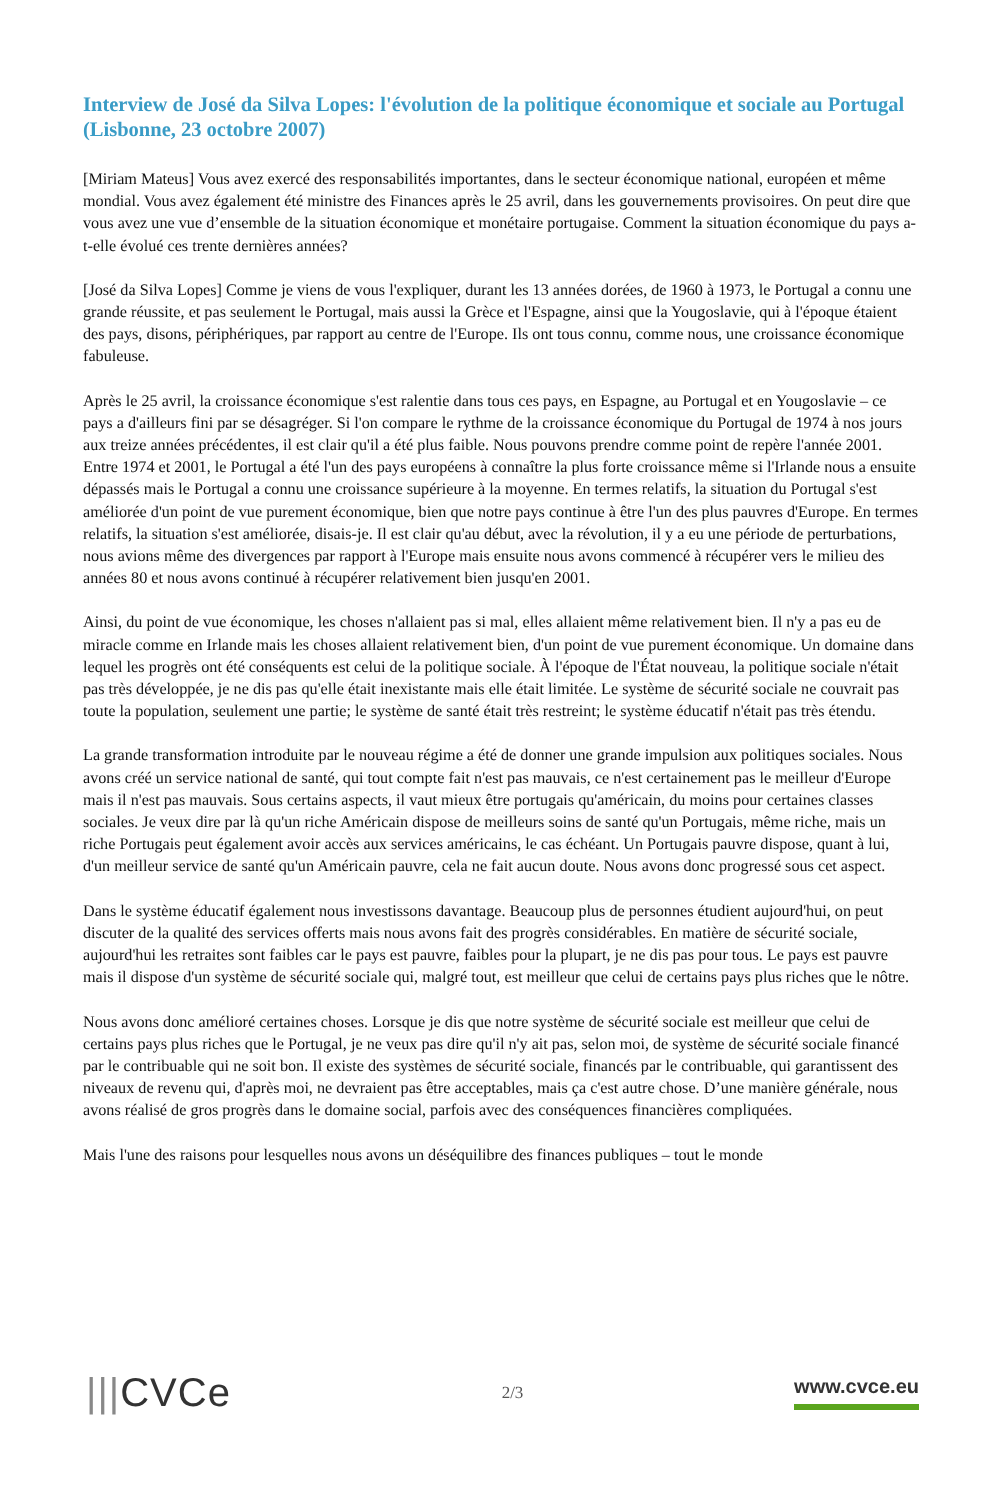Interview de José da Silva Lopes: l'évolution de la politique économique et sociale au Portugal (Lisbonne, 23 octobre 2007)
[Miriam Mateus] Vous avez exercé des responsabilités importantes, dans le secteur économique national, européen et même mondial. Vous avez également été ministre des Finances après le 25 avril, dans les gouvernements provisoires. On peut dire que vous avez une vue d’ensemble de la situation économique et monétaire portugaise. Comment la situation économique du pays a-t-elle évolué ces trente dernières années?
[José da Silva Lopes] Comme je viens de vous l'expliquer, durant les 13 années dorées, de 1960 à 1973, le Portugal a connu une grande réussite, et pas seulement le Portugal, mais aussi la Grèce et l'Espagne, ainsi que la Yougoslavie, qui à l'époque étaient des pays, disons, périphériques, par rapport au centre de l'Europe. Ils ont tous connu, comme nous, une croissance économique fabuleuse.
Après le 25 avril, la croissance économique s'est ralentie dans tous ces pays, en Espagne, au Portugal et en Yougoslavie – ce pays a d'ailleurs fini par se désagréger. Si l'on compare le rythme de la croissance économique du Portugal de 1974 à nos jours aux treize années précédentes, il est clair qu'il a été plus faible. Nous pouvons prendre comme point de repère l'année 2001. Entre 1974 et 2001, le Portugal a été l'un des pays européens à connaître la plus forte croissance même si l'Irlande nous a ensuite dépassés mais le Portugal a connu une croissance supérieure à la moyenne. En termes relatifs, la situation du Portugal s'est améliorée d'un point de vue purement économique, bien que notre pays continue à être l'un des plus pauvres d'Europe. En termes relatifs, la situation s'est améliorée, disais-je. Il est clair qu'au début, avec la révolution, il y a eu une période de perturbations, nous avions même des divergences par rapport à l'Europe mais ensuite nous avons commencé à récupérer vers le milieu des années 80 et nous avons continué à récupérer relativement bien jusqu'en 2001.
Ainsi, du point de vue économique, les choses n'allaient pas si mal, elles allaient même relativement bien. Il n'y a pas eu de miracle comme en Irlande mais les choses allaient relativement bien, d'un point de vue purement économique. Un domaine dans lequel les progrès ont été conséquents est celui de la politique sociale. À l'époque de l'État nouveau, la politique sociale n'était pas très développée, je ne dis pas qu'elle était inexistante mais elle était limitée. Le système de sécurité sociale ne couvrait pas toute la population, seulement une partie; le système de santé était très restreint; le système éducatif n'était pas très étendu.
La grande transformation introduite par le nouveau régime a été de donner une grande impulsion aux politiques sociales. Nous avons créé un service national de santé, qui tout compte fait n'est pas mauvais, ce n'est certainement pas le meilleur d'Europe mais il n'est pas mauvais. Sous certains aspects, il vaut mieux être portugais qu'américain, du moins pour certaines classes sociales. Je veux dire par là qu'un riche Américain dispose de meilleurs soins de santé qu'un Portugais, même riche, mais un riche Portugais peut également avoir accès aux services américains, le cas échéant. Un Portugais pauvre dispose, quant à lui, d'un meilleur service de santé qu'un Américain pauvre, cela ne fait aucun doute. Nous avons donc progressé sous cet aspect.
Dans le système éducatif également nous investissons davantage. Beaucoup plus de personnes étudient aujourd'hui, on peut discuter de la qualité des services offerts mais nous avons fait des progrès considérables. En matière de sécurité sociale, aujourd'hui les retraites sont faibles car le pays est pauvre, faibles pour la plupart, je ne dis pas pour tous. Le pays est pauvre mais il dispose d'un système de sécurité sociale qui, malgré tout, est meilleur que celui de certains pays plus riches que le nôtre.
Nous avons donc amélioré certaines choses. Lorsque je dis que notre système de sécurité sociale est meilleur que celui de certains pays plus riches que le Portugal, je ne veux pas dire qu'il n'y ait pas, selon moi, de système de sécurité sociale financé par le contribuable qui ne soit bon. Il existe des systèmes de sécurité sociale, financés par le contribuable, qui garantissent des niveaux de revenu qui, d'après moi, ne devraient pas être acceptables, mais ça c'est autre chose. D’une manière générale, nous avons réalisé de gros progrès dans le domaine social, parfois avec des conséquences financières compliquées.
Mais l'une des raisons pour lesquelles nous avons un déséquilibre des finances publiques – tout le monde
|||CVCe
2/3
www.cvce.eu